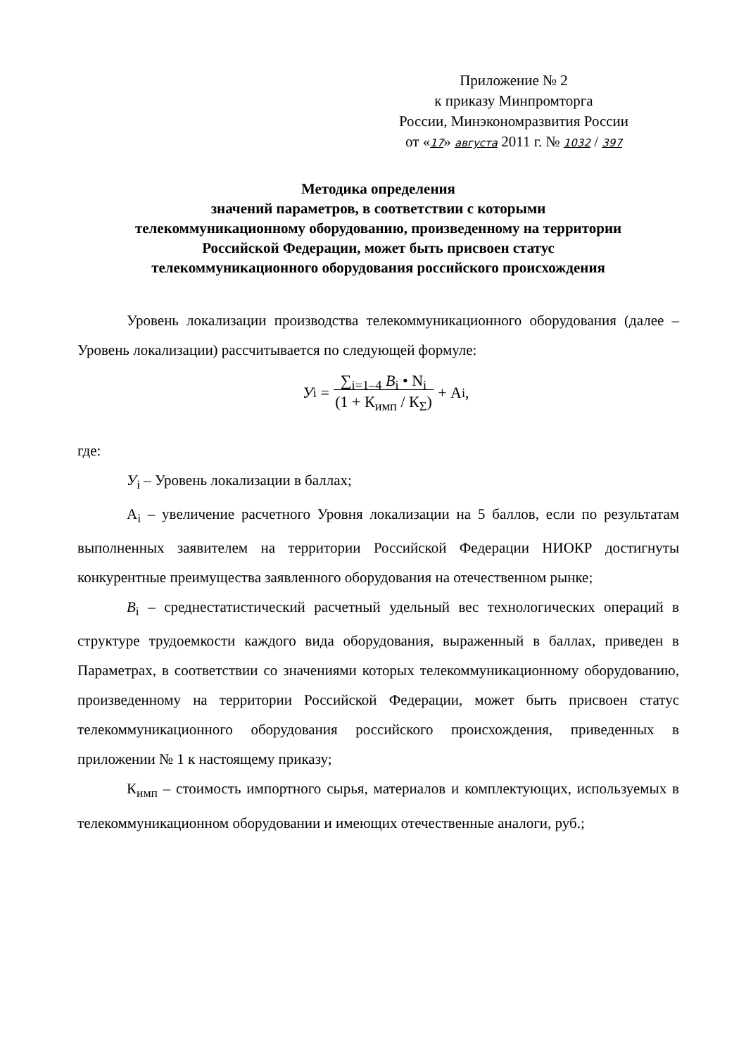Приложение № 2
к приказу Минпромторга
России, Минэкономразвития России
от «17» августа 2011 г. № 1032 / 397
Методика определения
значений параметров, в соответствии с которыми
телекоммуникационному оборудованию, произведенному на территории
Российской Федерации, может быть присвоен статус
телекоммуникационного оборудования российского происхождения
Уровень локализации производства телекоммуникационного оборудования (далее – Уровень локализации) рассчитывается по следующей формуле:
У<sub>i</sub> = ∑<sub>i=1–4</sub> B<sub>i</sub> • N<sub>i</sub>
(1 + К<sub>имп</sub> / К<sub>Σ</sub>) + А<sub>i</sub> ,
где:
У<sub>i</sub> – Уровень локализации в баллах;
А<sub>i</sub> – увеличение расчетного Уровня локализации на 5 баллов, если по результатам выполненных заявителем на территории Российской Федерации НИОКР достигнуты конкурентные преимущества заявленного оборудования на отечественном рынке;
B<sub>i</sub> – среднестатистический расчетный удельный вес технологических операций в структуре трудоемкости каждого вида оборудования, выраженный в баллах, приведен в Параметрах, в соответствии со значениями которых телекоммуникационному оборудованию, произведенному на территории Российской Федерации, может быть присвоен статус телекоммуникационного оборудования российского происхождения, приведенных в приложении № 1 к настоящему приказу;
К<sub>имп</sub> – стоимость импортного сырья, материалов и комплектующих, используемых в телекоммуникационном оборудовании и имеющих отечественные аналоги, руб.;